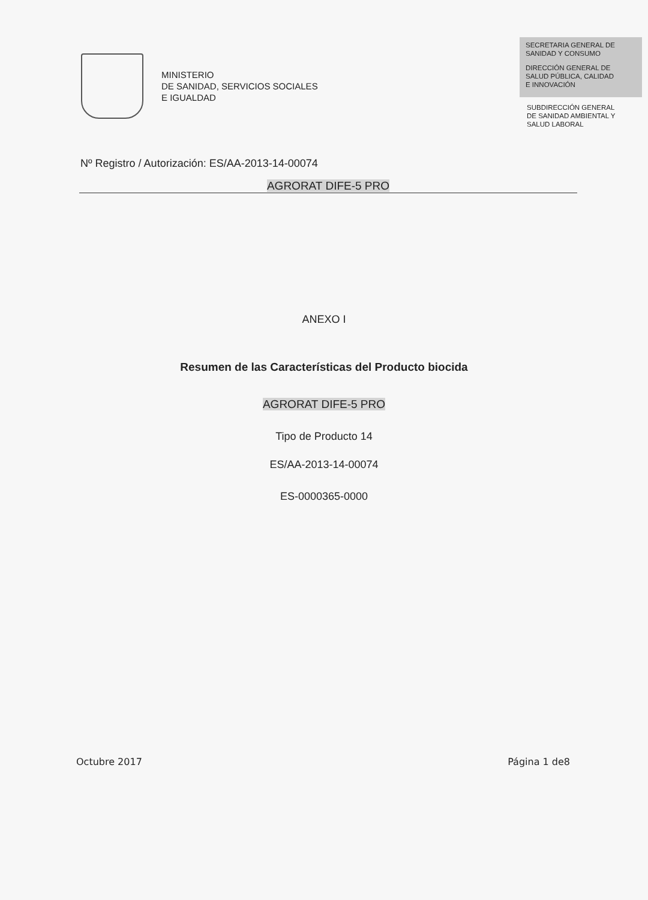MINISTERIO
DE SANIDAD, SERVICIOS SOCIALES
E IGUALDAD
SECRETARIA GENERAL DE
SANIDAD Y CONSUMO
DIRECCIÓN GENERAL DE
SALUD PÚBLICA, CALIDAD
E INNOVACIÓN
SUBDIRECCIÓN GENERAL
DE SANIDAD AMBIENTAL Y
SALUD LABORAL
Nº Registro / Autorización: ES/AA-2013-14-00074
AGRORAT DIFE-5 PRO
ANEXO I
Resumen de las Características del Producto biocida
AGRORAT DIFE-5 PRO
Tipo de Producto 14
ES/AA-2013-14-00074
ES-0000365-0000
Octubre 2017 Página 1 de8